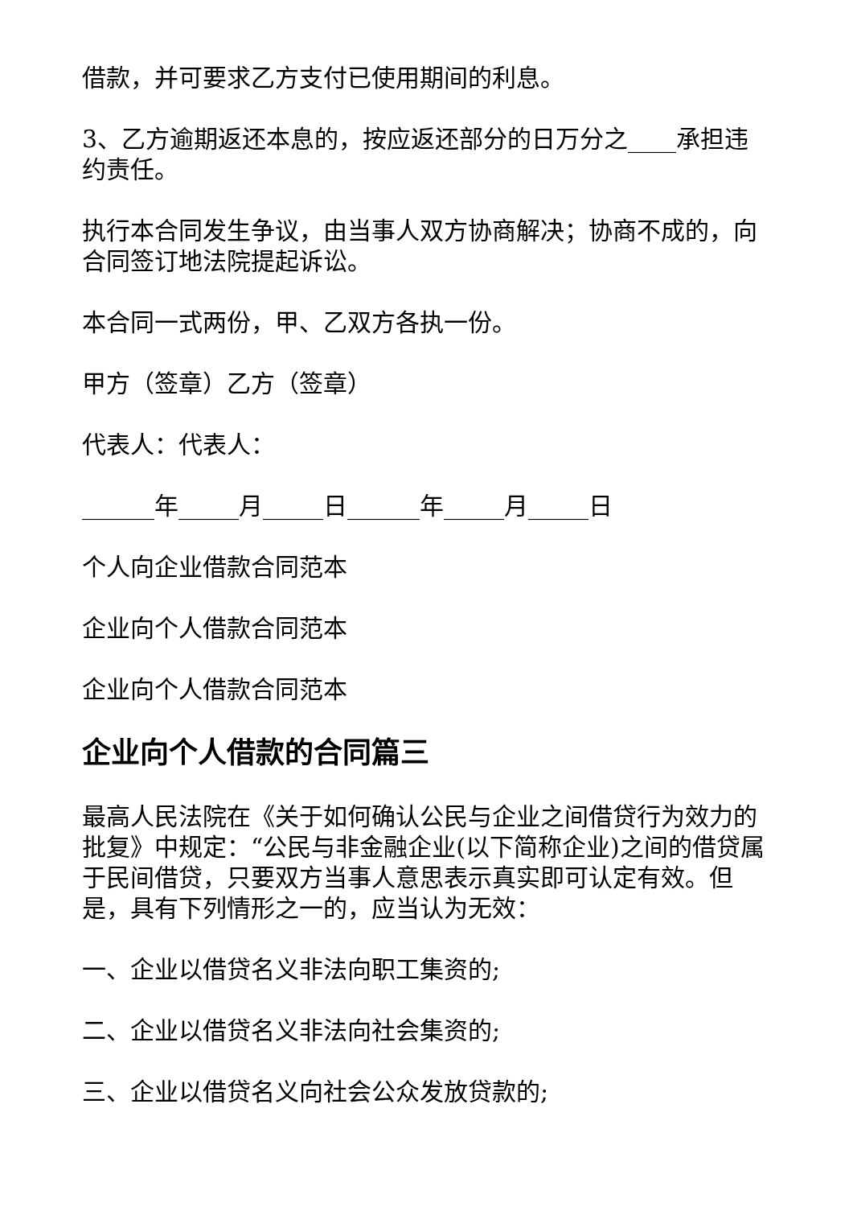借款，并可要求乙方支付已使用期间的利息。
3、乙方逾期返还本息的，按应返还部分的日万分之____承担违约责任。
执行本合同发生争议，由当事人双方协商解决；协商不成的，向合同签订地法院提起诉讼。
本合同一式两份，甲、乙双方各执一份。
甲方（签章）乙方（签章）
代表人：代表人：
______年_____月_____日______年_____月_____日
个人向企业借款合同范本
企业向个人借款合同范本
企业向个人借款合同范本
企业向个人借款的合同篇三
最高人民法院在《关于如何确认公民与企业之间借贷行为效力的批复》中规定：“公民与非金融企业(以下简称企业)之间的借贷属于民间借贷，只要双方当事人意思表示真实即可认定有效。但是，具有下列情形之一的，应当认为无效：
一、企业以借贷名义非法向职工集资的;
二、企业以借贷名义非法向社会集资的;
三、企业以借贷名义向社会公众发放贷款的;